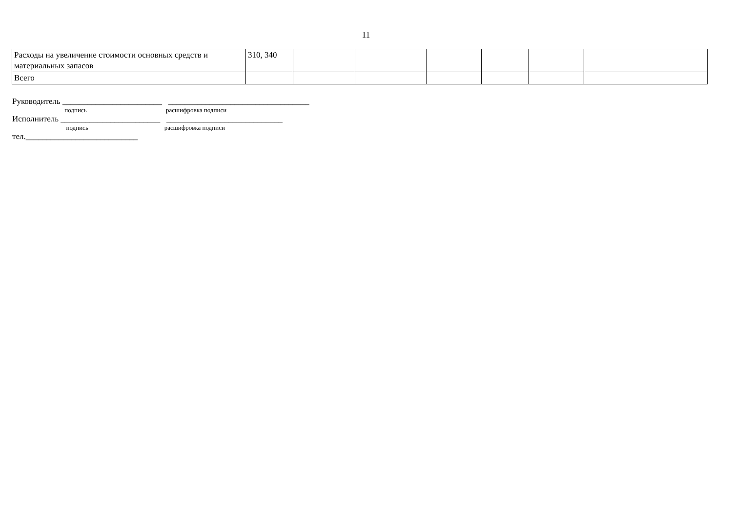11
| Расходы на увеличение стоимости основных средств и материальных запасов | 310, 340 | | | | | | |
| Всего | | | | | | | |
Руководитель ________________________ __________________________________
подпись расшифровка подписи
Исполнитель ________________________ ____________________________
подпись расшифровка подписи
тел.___________________________